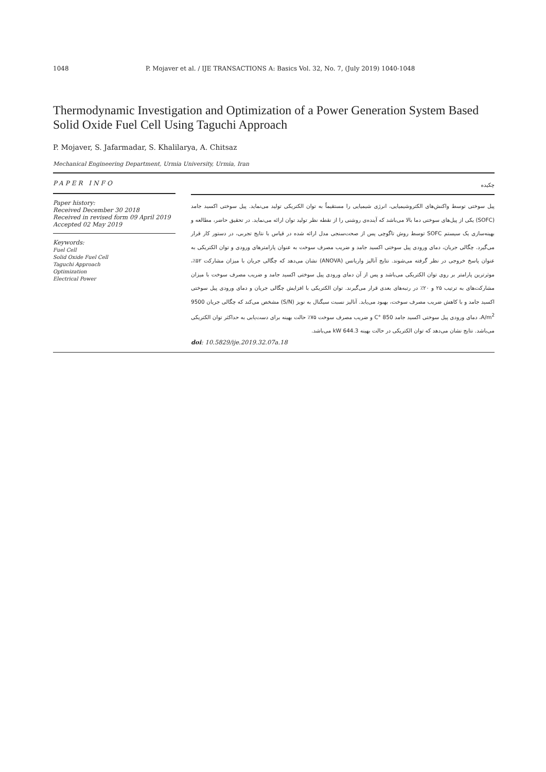1048 P. Mojaver et al. / IJE TRANSACTIONS A: Basics Vol. 32, No. 7, (July 2019) 1040-1048
Thermodynamic Investigation and Optimization of a Power Generation System Based Solid Oxide Fuel Cell Using Taguchi Approach
P. Mojaver, S. Jafarmadar, S. Khalilarya, A. Chitsaz
Mechanical Engineering Department, Urmia University, Urmia, Iran
PAPER INFO
Paper history:
Received December 30 2018
Received in revised form 09 April 2019
Accepted 02 May 2019
Keywords:
Fuel Cell
Solid Oxide Fuel Cell
Taguchi Approach
Optimization
Electrical Power
چکیده
پیل سوختی توسط واکنش‌های الکتروشیمیایی، انرژی شیمیایی را مستقیماً به توان الکتریکی تولید می‌نماید. پیل سوختی اکسید جامد (SOFC) یکی از پیل‌های سوختی دما بالا می‌باشد که آینده‌ی روشنی را از نقطه نظر تولید توان ارائه می‌نماید. در تحقیق حاضر، مطالعه و بهینه‌سازی یک سیستم SOFC توسط روش تاگوچی پس از صحت‌سنجی مدل ارائه شده در قیاس با نتایج تجربی، در دستور کار قرار می‌گیرد. چگالی جریان، دمای ورودی پیل سوختی اکسید جامد و ضریب مصرف سوخت به عنوان پارامترهای ورودی و توان الکتریکی به عنوان پاسخ خروجی در نظر گرفته می‌شوند. نتایج آنالیز واریانس (ANOVA) نشان می‌دهد که چگالی جریان با میزان مشارکت ۵۲٪، موثرترین پارامتر بر روی توان الکتریکی می‌باشد و پس از آن دمای ورودی پیل سوختی اکسید جامد و ضریب مصرف سوخت با میزان مشارکت‌های به ترتیب ۲۵ و ۲۰٪ در رتبه‌های بعدی قرار می‌گیرند. توان الکتریکی با افزایش چگالی جریان و دمای ورودی پیل سوختی اکسید جامد و با کاهش ضریب مصرف سوخت، بهبود می‌یابد. آنالیز نسبت سیگنال به نویز (S/N) مشخص می‌کند که چگالی جریان 9500 A/m<sup>2</sup>، دمای ورودی پیل سوختی اکسید جامد 850 °C و ضریب مصرف سوخت ۷۵٪ حالت بهینه برای دست‌یابی به حداکثر توان الکتریکی می‌باشد. نتایج نشان می‌دهد که توان الکتریکی در حالت بهینه 644.3 kW می‌باشد.
doi: 10.5829/ije.2019.32.07a.18